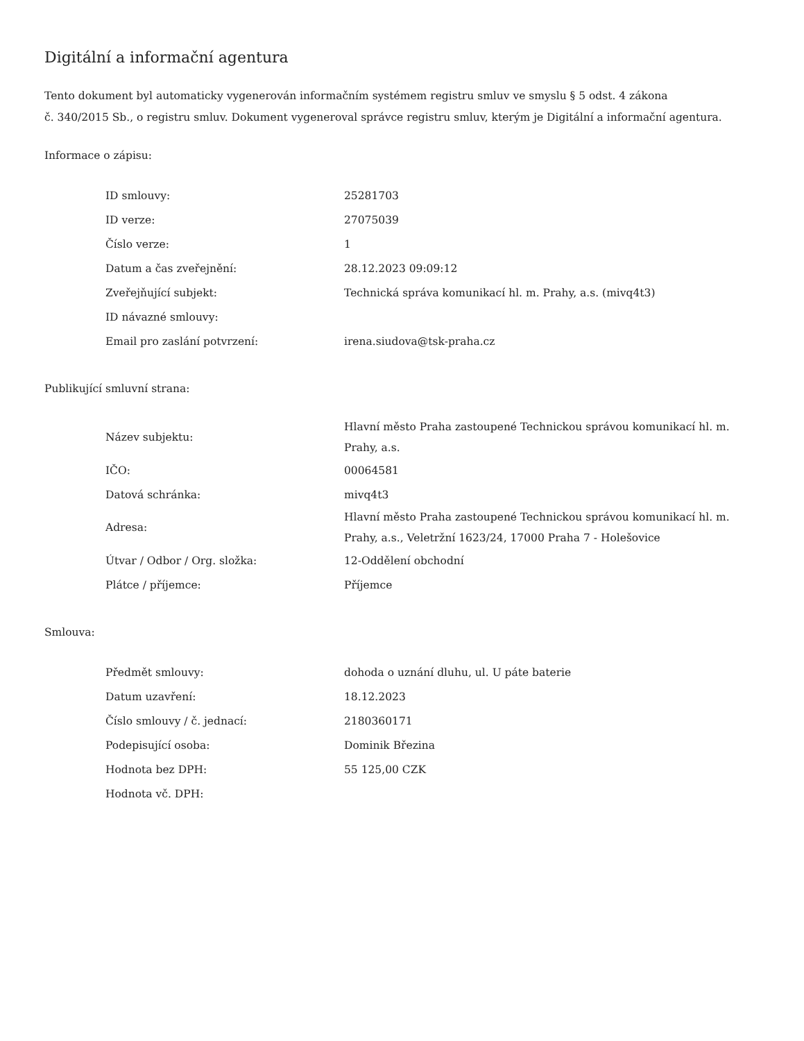Digitální a informační agentura
Tento dokument byl automaticky vygenerován informačním systémem registru smluv ve smyslu § 5 odst. 4 zákona
č. 340/2015 Sb., o registru smluv. Dokument vygeneroval správce registru smluv, kterým je Digitální a informační agentura.
Informace o zápisu:
| ID smlouvy: | 25281703 |
| ID verze: | 27075039 |
| Číslo verze: | 1 |
| Datum a čas zveřejnění: | 28.12.2023 09:09:12 |
| Zveřejňující subjekt: | Technická správa komunikací hl. m. Prahy, a.s. (mivq4t3) |
| ID návazné smlouvy: | |
| Email pro zaslání potvrzení: | irena.siudova@tsk-praha.cz |
Publikující smluvní strana:
| Název subjektu: | Hlavní město Praha zastoupené Technickou správou komunikací hl. m. Prahy, a.s. |
| IČO: | 00064581 |
| Datová schránka: | mivq4t3 |
| Adresa: | Hlavní město Praha zastoupené Technickou správou komunikací hl. m. Prahy, a.s., Veletržní 1623/24, 17000 Praha 7 - Holešovice |
| Útvar / Odbor / Org. složka: | 12-Oddělení obchodní |
| Plátce / příjemce: | Příjemce |
Smlouva:
| Předmět smlouvy: | dohoda o uznání dluhu, ul. U páte baterie |
| Datum uzavření: | 18.12.2023 |
| Číslo smlouvy / č. jednací: | 2180360171 |
| Podepisující osoba: | Dominik Březina |
| Hodnota bez DPH: | 55 125,00 CZK |
| Hodnota vč. DPH: | |